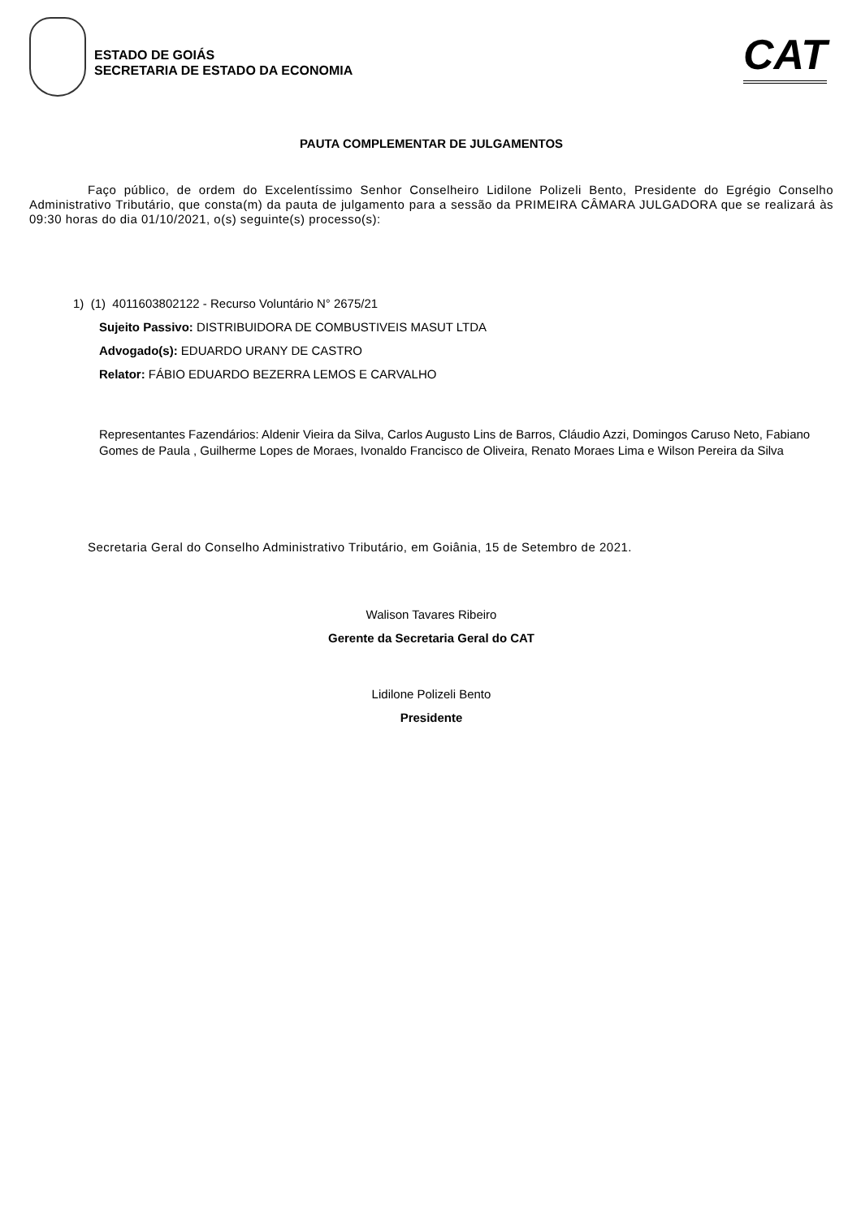ESTADO DE GOIÁS
SECRETARIA DE ESTADO DA ECONOMIA
CAT
PAUTA COMPLEMENTAR DE JULGAMENTOS
Faço público, de ordem do Excelentíssimo Senhor Conselheiro Lidilone Polizeli Bento, Presidente do Egrégio Conselho Administrativo Tributário, que consta(m) da pauta de julgamento para a sessão da PRIMEIRA CÂMARA JULGADORA que se realizará às 09:30 horas do dia 01/10/2021, o(s) seguinte(s) processo(s):
1) (1) 4011603802122 - Recurso Voluntário N° 2675/21
Sujeito Passivo: DISTRIBUIDORA DE COMBUSTIVEIS MASUT LTDA
Advogado(s): EDUARDO URANY DE CASTRO
Relator: FÁBIO EDUARDO BEZERRA LEMOS E CARVALHO
Representantes Fazendários: Aldenir Vieira da Silva, Carlos Augusto Lins de Barros, Cláudio Azzi, Domingos Caruso Neto, Fabiano Gomes de Paula , Guilherme Lopes de Moraes, Ivonaldo Francisco de Oliveira, Renato Moraes Lima e Wilson Pereira da Silva
Secretaria Geral do Conselho Administrativo Tributário, em Goiânia, 15 de Setembro de 2021.
Walison Tavares Ribeiro
Gerente da Secretaria Geral do CAT
Lidilone Polizeli Bento
Presidente